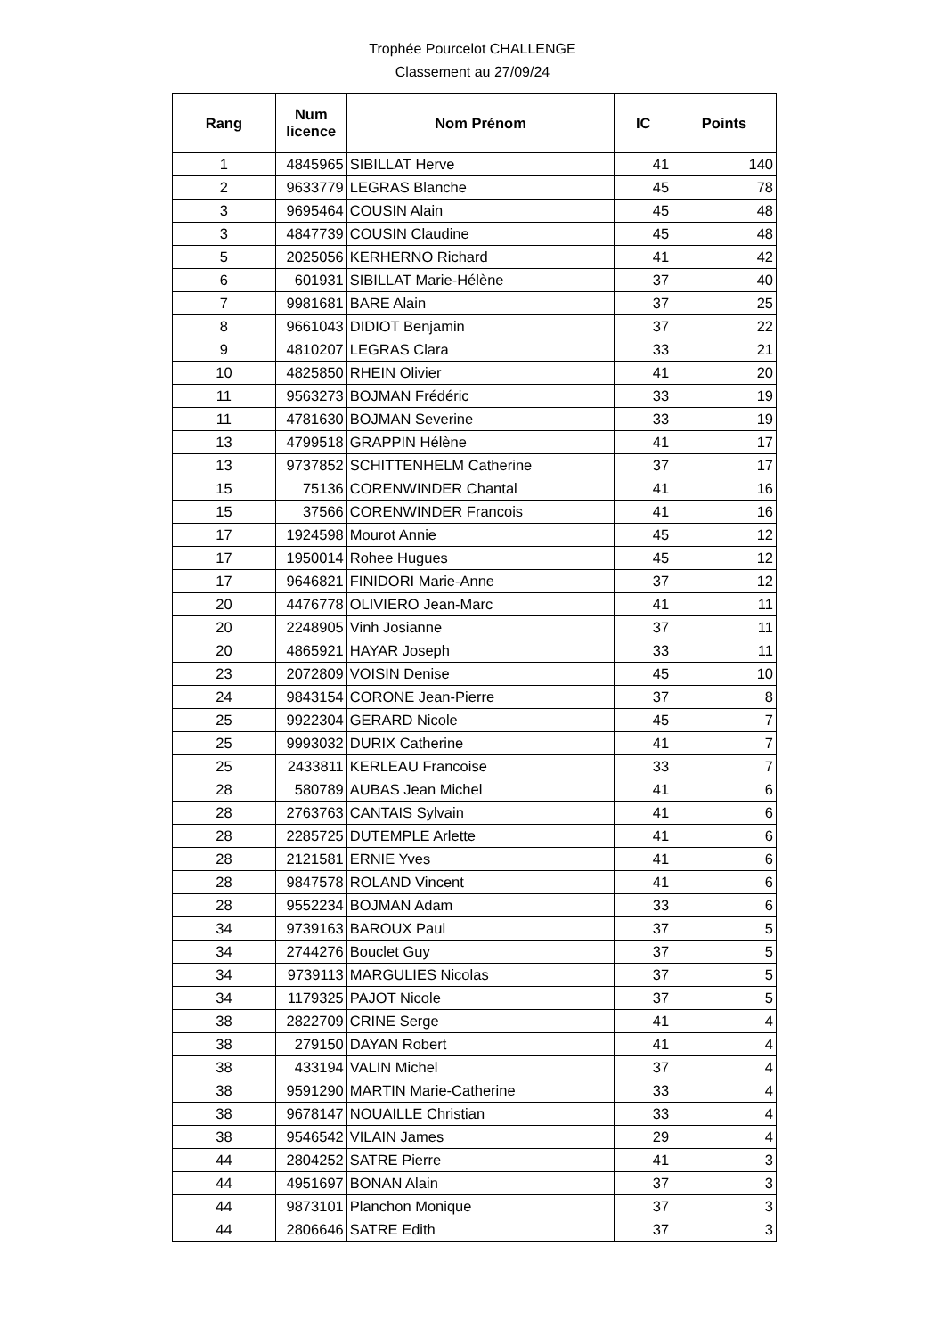Trophée Pourcelot CHALLENGE
Classement au 27/09/24
| Rang | Num licence | Nom Prénom | IC | Points |
| --- | --- | --- | --- | --- |
| 1 | 4845965 | SIBILLAT Herve | 41 | 140 |
| 2 | 9633779 | LEGRAS Blanche | 45 | 78 |
| 3 | 9695464 | COUSIN Alain | 45 | 48 |
| 3 | 4847739 | COUSIN Claudine | 45 | 48 |
| 5 | 2025056 | KERHERNO Richard | 41 | 42 |
| 6 | 601931 | SIBILLAT Marie-Hélène | 37 | 40 |
| 7 | 9981681 | BARE Alain | 37 | 25 |
| 8 | 9661043 | DIDIOT Benjamin | 37 | 22 |
| 9 | 4810207 | LEGRAS Clara | 33 | 21 |
| 10 | 4825850 | RHEIN Olivier | 41 | 20 |
| 11 | 9563273 | BOJMAN Frédéric | 33 | 19 |
| 11 | 4781630 | BOJMAN Severine | 33 | 19 |
| 13 | 4799518 | GRAPPIN Hélène | 41 | 17 |
| 13 | 9737852 | SCHITTENHELM Catherine | 37 | 17 |
| 15 | 75136 | CORENWINDER Chantal | 41 | 16 |
| 15 | 37566 | CORENWINDER Francois | 41 | 16 |
| 17 | 1924598 | Mourot Annie | 45 | 12 |
| 17 | 1950014 | Rohee Hugues | 45 | 12 |
| 17 | 9646821 | FINIDORI Marie-Anne | 37 | 12 |
| 20 | 4476778 | OLIVIERO Jean-Marc | 41 | 11 |
| 20 | 2248905 | Vinh Josianne | 37 | 11 |
| 20 | 4865921 | HAYAR Joseph | 33 | 11 |
| 23 | 2072809 | VOISIN Denise | 45 | 10 |
| 24 | 9843154 | CORONE Jean-Pierre | 37 | 8 |
| 25 | 9922304 | GERARD Nicole | 45 | 7 |
| 25 | 9993032 | DURIX Catherine | 41 | 7 |
| 25 | 2433811 | KERLEAU Francoise | 33 | 7 |
| 28 | 580789 | AUBAS Jean Michel | 41 | 6 |
| 28 | 2763763 | CANTAIS Sylvain | 41 | 6 |
| 28 | 2285725 | DUTEMPLE Arlette | 41 | 6 |
| 28 | 2121581 | ERNIE Yves | 41 | 6 |
| 28 | 9847578 | ROLAND Vincent | 41 | 6 |
| 28 | 9552234 | BOJMAN Adam | 33 | 6 |
| 34 | 9739163 | BAROUX Paul | 37 | 5 |
| 34 | 2744276 | Bouclet Guy | 37 | 5 |
| 34 | 9739113 | MARGULIES Nicolas | 37 | 5 |
| 34 | 1179325 | PAJOT Nicole | 37 | 5 |
| 38 | 2822709 | CRINE Serge | 41 | 4 |
| 38 | 279150 | DAYAN Robert | 41 | 4 |
| 38 | 433194 | VALIN Michel | 37 | 4 |
| 38 | 9591290 | MARTIN Marie-Catherine | 33 | 4 |
| 38 | 9678147 | NOUAILLE Christian | 33 | 4 |
| 38 | 9546542 | VILAIN James | 29 | 4 |
| 44 | 2804252 | SATRE Pierre | 41 | 3 |
| 44 | 4951697 | BONAN Alain | 37 | 3 |
| 44 | 9873101 | Planchon Monique | 37 | 3 |
| 44 | 2806646 | SATRE Edith | 37 | 3 |